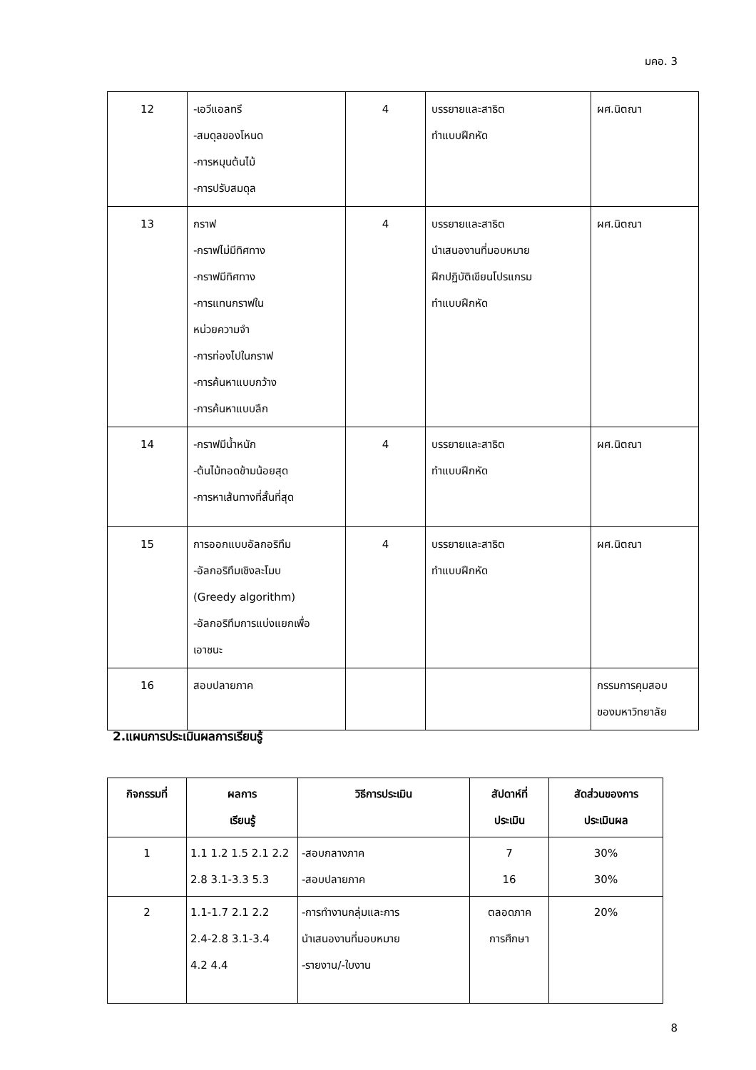มคอ. 3
| 12 | -เอวีแอลทรี -สมดุลของโหนด -การหมุนต้นไม้ -การปรับสมดุล | 4 | บรรยายและสาธิต ทำแบบฝึกหัด | ผศ.นิตณา |
| 13 | กราฟ -กราฟไม่มีทิศทาง -กราฟมีทิศทาง -การแทนกราฟใน หน่วยความจำ -การท่องไปในกราฟ -การค้นหาแบบกว้าง -การค้นหาแบบลึก | 4 | บรรยายและสาธิต นำเสนองานที่มอบหมาย ฝึกปฏิบัติเขียนโปรแกรม ทำแบบฝึกหัด | ผศ.นิตณา |
| 14 | -กราฟมีน้ำหนัก -ต้นไม้ทอดข้ามน้อยสุด -การหาเส้นทางที่สั้นที่สุด | 4 | บรรยายและสาธิต ทำแบบฝึกหัด | ผศ.นิตณา |
| 15 | การออกแบบอัลกอริทึม -อัลกอริทึมเชิงละโมบ (Greedy algorithm) -อัลกอริทึมการแบ่งแยกเพื่อ เอาชนะ | 4 | บรรยายและสาธิต ทำแบบฝึกหัด | ผศ.นิตณา |
| 16 | สอบปลายภาค | | | กรรมการคุมสอบ ของมหาวิทยาลัย |
2.แผนการประเมินผลการเรียนรู้
| กิจกรรมที่ | ผลการ เรียนรู้ | วิธีการประเมิน | สัปดาห์ที่ ประเมิน | สัดส่วนของการ ประเมินผล |
| --- | --- | --- | --- | --- |
| 1 | 1.1 1.2 1.5 2.1 2.2 2.8 3.1-3.3 5.3 | -สอบกลางภาค -สอบปลายภาค | 7 16 | 30% 30% |
| 2 | 1.1-1.7 2.1 2.2 2.4-2.8 3.1-3.4 4.2 4.4 | -การทำงานกลุ่มและการ นำเสนองานที่มอบหมาย -รายงาน/-ใบงาน | ตลอดภาค การศึกษา | 20% |
8